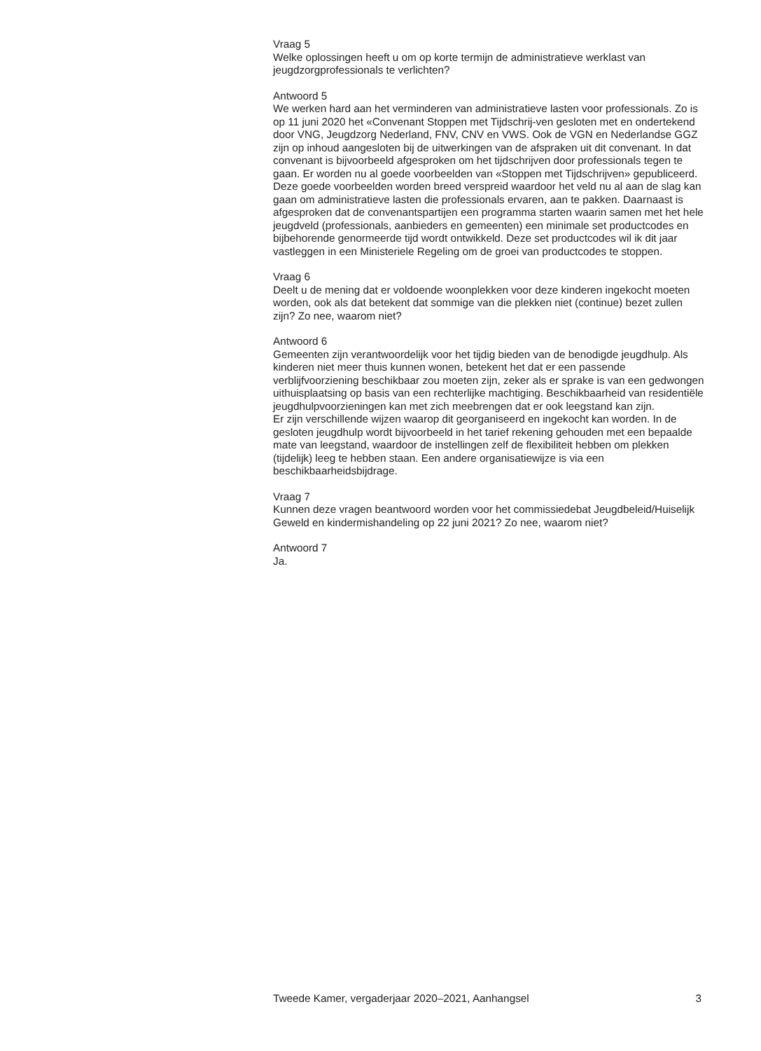Vraag 5
Welke oplossingen heeft u om op korte termijn de administratieve werklast van jeugdzorgprofessionals te verlichten?
Antwoord 5
We werken hard aan het verminderen van administratieve lasten voor professionals. Zo is op 11 juni 2020 het «Convenant Stoppen met Tijdschrij-ven gesloten met en ondertekend door VNG, Jeugdzorg Nederland, FNV, CNV en VWS. Ook de VGN en Nederlandse GGZ zijn op inhoud aangesloten bij de uitwerkingen van de afspraken uit dit convenant. In dat convenant is bijvoorbeeld afgesproken om het tijdschrijven door professionals tegen te gaan. Er worden nu al goede voorbeelden van «Stoppen met Tijdschrijven» gepubliceerd. Deze goede voorbeelden worden breed verspreid waardoor het veld nu al aan de slag kan gaan om administratieve lasten die professionals ervaren, aan te pakken. Daarnaast is afgesproken dat de convenantspartijen een programma starten waarin samen met het hele jeugdveld (professionals, aanbieders en gemeenten) een minimale set productcodes en bijbehorende genormeerde tijd wordt ontwikkeld. Deze set productcodes wil ik dit jaar vastleggen in een Ministeriele Regeling om de groei van productcodes te stoppen.
Vraag 6
Deelt u de mening dat er voldoende woonplekken voor deze kinderen ingekocht moeten worden, ook als dat betekent dat sommige van die plekken niet (continue) bezet zullen zijn? Zo nee, waarom niet?
Antwoord 6
Gemeenten zijn verantwoordelijk voor het tijdig bieden van de benodigde jeugdhulp. Als kinderen niet meer thuis kunnen wonen, betekent het dat er een passende verblijfvoorziening beschikbaar zou moeten zijn, zeker als er sprake is van een gedwongen uithuisplaatsing op basis van een rechterlijke machtiging. Beschikbaarheid van residentiële jeugdhulpvoorzieningen kan met zich meebrengen dat er ook leegstand kan zijn.
Er zijn verschillende wijzen waarop dit georganiseerd en ingekocht kan worden. In de gesloten jeugdhulp wordt bijvoorbeeld in het tarief rekening gehouden met een bepaalde mate van leegstand, waardoor de instellingen zelf de flexibiliteit hebben om plekken (tijdelijk) leeg te hebben staan. Een andere organisatiewijze is via een beschikbaarheidsbijdrage.
Vraag 7
Kunnen deze vragen beantwoord worden voor het commissiedebat Jeugdbeleid/Huiselijk Geweld en kindermishandeling op 22 juni 2021? Zo nee, waarom niet?
Antwoord 7
Ja.
Tweede Kamer, vergaderjaar 2020–2021, Aanhangsel 3